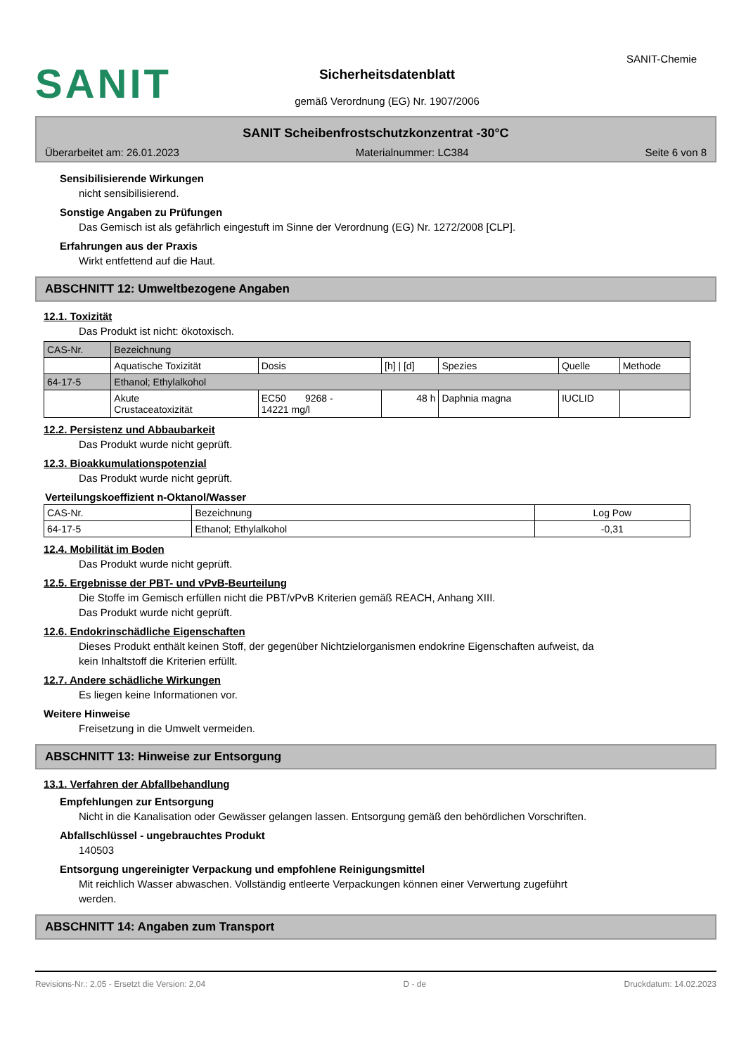SANIT
Sicherheitsdatenblatt
gemäß Verordnung (EG) Nr. 1907/2006
SANIT-Chemie
SANIT Scheibenfrostschutzkonzentrat -30°C
Überarbeitet am: 26.01.2023 Materialnummer: LC384 Seite 6 von 8
Sensibilisierende Wirkungen
nicht sensibilisierend.
Sonstige Angaben zu Prüfungen
Das Gemisch ist als gefährlich eingestuft im Sinne der Verordnung (EG) Nr. 1272/2008 [CLP].
Erfahrungen aus der Praxis
Wirkt entfettend auf die Haut.
ABSCHNITT 12: Umweltbezogene Angaben
12.1. Toxizität
Das Produkt ist nicht: ökotoxisch.
| CAS-Nr. | Bezeichnung | | | | | |
| --- | --- | --- | --- | --- | --- | --- |
| | Aquatische Toxizität | Dosis | [h] / [d] | Spezies | Quelle | Methode |
| 64-17-5 | Ethanol; Ethylalkohol | | | | | |
| | Akute Crustaceatoxizität | EC50 9268 - 14221 mg/l | 48 h | Daphnia magna | IUCLID | |
12.2. Persistenz und Abbaubarkeit
Das Produkt wurde nicht geprüft.
12.3. Bioakkumulationspotenzial
Das Produkt wurde nicht geprüft.
Verteilungskoeffizient n-Oktanol/Wasser
| CAS-Nr. | Bezeichnung | Log Pow |
| --- | --- | --- |
| 64-17-5 | Ethanol; Ethylalkohol | -0,31 |
12.4. Mobilität im Boden
Das Produkt wurde nicht geprüft.
12.5. Ergebnisse der PBT- und vPvB-Beurteilung
Die Stoffe im Gemisch erfüllen nicht die PBT/vPvB Kriterien gemäß REACH, Anhang XIII.
Das Produkt wurde nicht geprüft.
12.6. Endokrinschädliche Eigenschaften
Dieses Produkt enthält keinen Stoff, der gegenüber Nichtzielorganismen endokrine Eigenschaften aufweist, da
kein Inhaltstoff die Kriterien erfüllt.
12.7. Andere schädliche Wirkungen
Es liegen keine Informationen vor.
Weitere Hinweise
Freisetzung in die Umwelt vermeiden.
ABSCHNITT 13: Hinweise zur Entsorgung
13.1. Verfahren der Abfallbehandlung
Empfehlungen zur Entsorgung
Nicht in die Kanalisation oder Gewässer gelangen lassen. Entsorgung gemäß den behördlichen Vorschriften.
Abfallschlüssel - ungebrauchtes Produkt
140503
Entsorgung ungereinigter Verpackung und empfohlene Reinigungsmittel
Mit reichlich Wasser abwaschen. Vollständig entleerte Verpackungen können einer Verwertung zugeführt
werden.
ABSCHNITT 14: Angaben zum Transport
Revisions-Nr.: 2,05 - Ersetzt die Version: 2,04 D - de Druckdatum: 14.02.2023